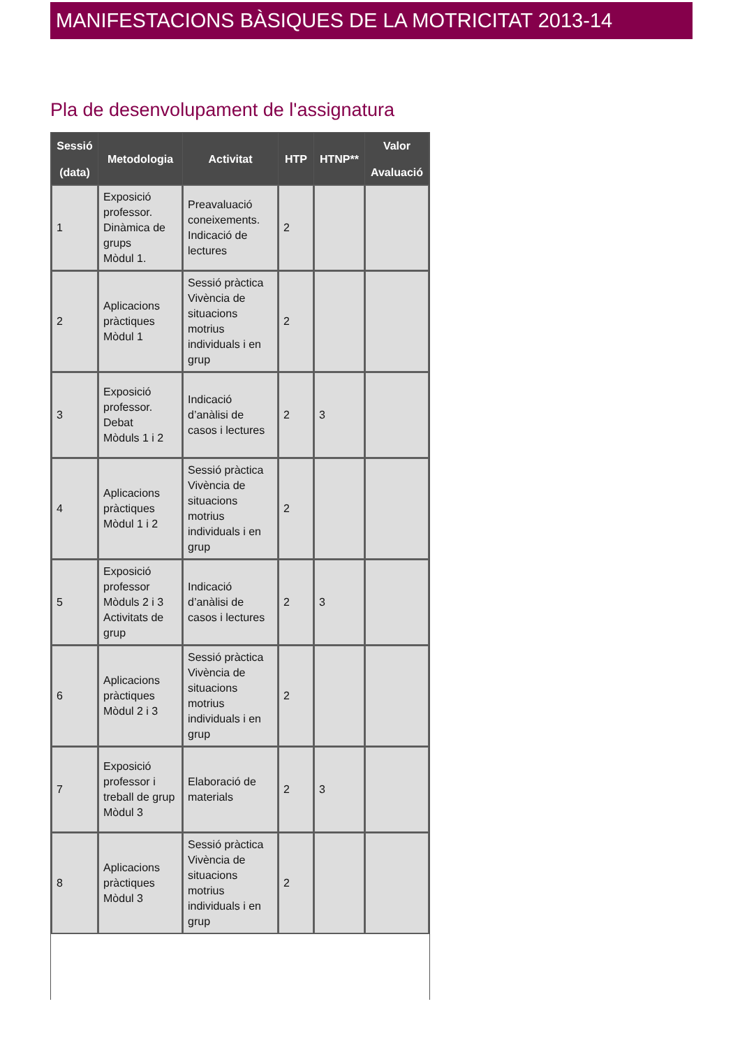MANIFESTACIONS BÀSIQUES DE LA MOTRICITAT 2013-14
Pla de desenvolupament de l'assignatura
| Sessió (data) | Metodologia | Activitat | HTP | HTNP** | Valor Avaluació |
| --- | --- | --- | --- | --- | --- |
| 1 | Exposició professor. Dinàmica de grups Mòdul 1. | Preavaluació coneixements. Indicació de lectures | 2 | | |
| 2 | Aplicacions pràctiques Mòdul 1 | Sessió pràctica Vivència de situacions motrius individuals i en grup | 2 | | |
| 3 | Exposició professor. Debat Mòduls 1 i 2 | Indicació d’anàlisi de casos i lectures | 2 | 3 | |
| 4 | Aplicacions pràctiques Mòdul 1 i 2 | Sessió pràctica Vivència de situacions motrius individuals i en grup | 2 | | |
| 5 | Exposició professor Mòduls 2 i 3 Activitats de grup | Indicació d’anàlisi de casos i lectures | 2 | 3 | |
| 6 | Aplicacions pràctiques Mòdul 2 i 3 | Sessió pràctica Vivència de situacions motrius individuals i en grup | 2 | | |
| 7 | Exposició professor i treball de grup Mòdul 3 | Elaboració de materials | 2 | 3 | |
| 8 | Aplicacions pràctiques Mòdul 3 | Sessió pràctica Vivència de situacions motrius individuals i en grup | 2 | | |